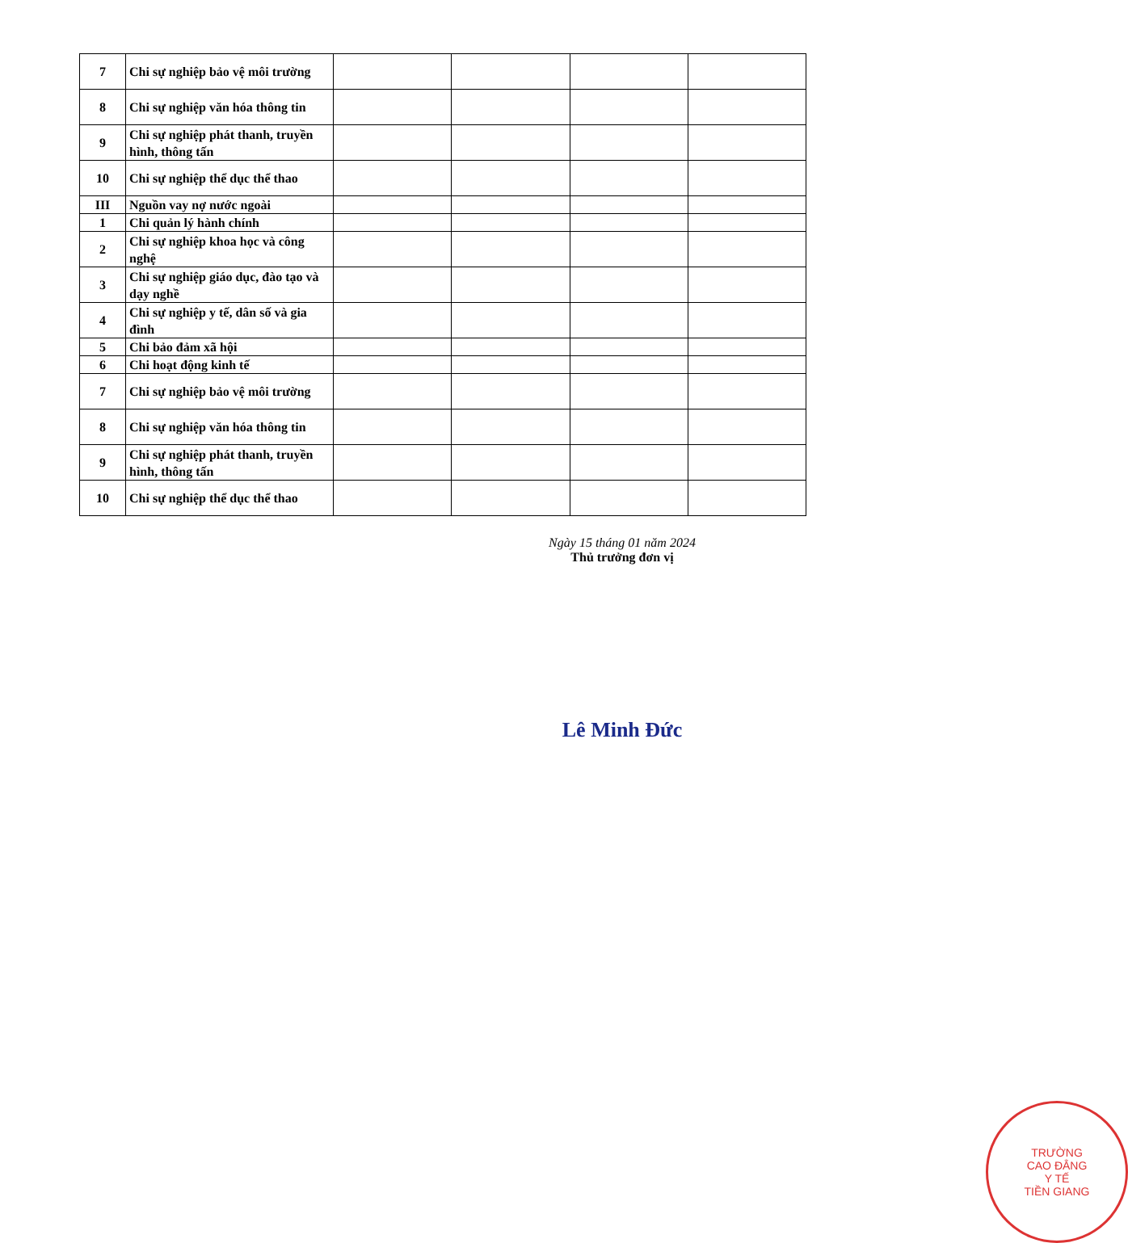| 7 | Chi sự nghiệp bảo vệ môi trường | | | | |
| 8 | Chi sự nghiệp văn hóa thông tin | | | | |
| 9 | Chi sự nghiệp phát thanh, truyền hình, thông tấn | | | | |
| 10 | Chi sự nghiệp thể dục thể thao | | | | |
| III | Nguồn vay nợ nước ngoài | | | | |
| 1 | Chi quản lý hành chính | | | | |
| 2 | Chi sự nghiệp khoa học và công nghệ | | | | |
| 3 | Chi sự nghiệp giáo dục, đào tạo và dạy nghề | | | | |
| 4 | Chi sự nghiệp y tế, dân số và gia đình | | | | |
| 5 | Chi bảo đảm xã hội | | | | |
| 6 | Chi hoạt động kinh tế | | | | |
| 7 | Chi sự nghiệp bảo vệ môi trường | | | | |
| 8 | Chi sự nghiệp văn hóa thông tin | | | | |
| 9 | Chi sự nghiệp phát thanh, truyền hình, thông tấn | | | | |
| 10 | Chi sự nghiệp thể dục thể thao | | | | |
Ngày 15 tháng 01 năm 2024
Thủ trưởng đơn vị
TRƯỜNG
CAO ĐẲNG
Y TẾ
TIỀN GIANG
Lê Minh Đức